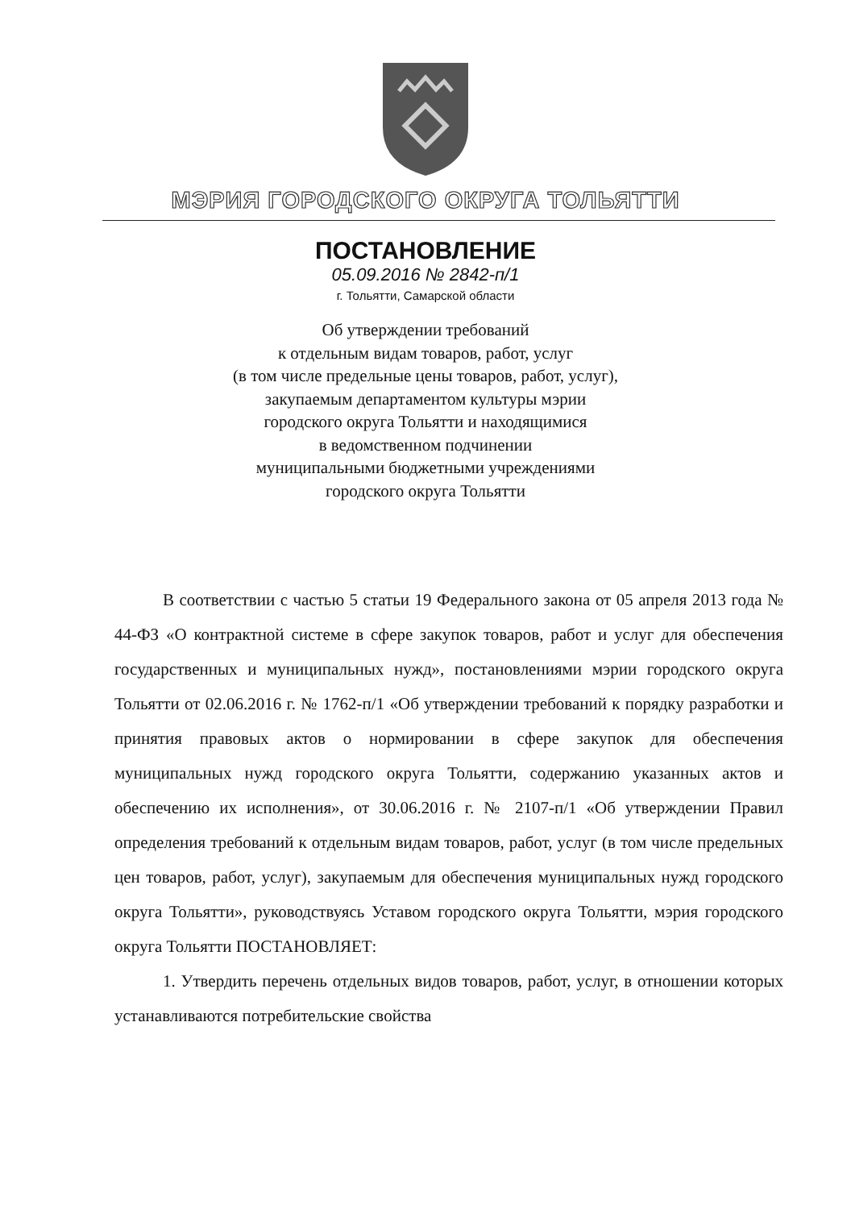МЭРИЯ ГОРОДСКОГО ОКРУГА ТОЛЬЯТТИ
ПОСТАНОВЛЕНИЕ
05.09.2016 № 2842-п/1
г. Тольятти, Самарской области
Об утверждении требований
к отдельным видам товаров, работ, услуг
(в том числе предельные цены товаров, работ, услуг),
закупаемым департаментом культуры мэрии
городского округа Тольятти и находящимися
в ведомственном подчинении
муниципальными бюджетными учреждениями
городского округа Тольятти
В соответствии с частью 5 статьи 19 Федерального закона от 05 апреля 2013 года № 44-ФЗ «О контрактной системе в сфере закупок товаров, работ и услуг для обеспечения государственных и муниципальных нужд», постановлениями мэрии городского округа Тольятти от 02.06.2016 г. № 1762-п/1 «Об утверждении требований к порядку разработки и принятия правовых актов о нормировании в сфере закупок для обеспечения муниципальных нужд городского округа Тольятти, содержанию указанных актов и обеспечению их исполнения», от 30.06.2016 г. № 2107-п/1 «Об утверждении Правил определения требований к отдельным видам товаров, работ, услуг (в том числе предельных цен товаров, работ, услуг), закупаемым для обеспечения муниципальных нужд городского округа Тольятти», руководствуясь Уставом городского округа Тольятти, мэрия городского округа Тольятти ПОСТАНОВЛЯЕТ:
1. Утвердить перечень отдельных видов товаров, работ, услуг, в отношении которых устанавливаются потребительские свойства